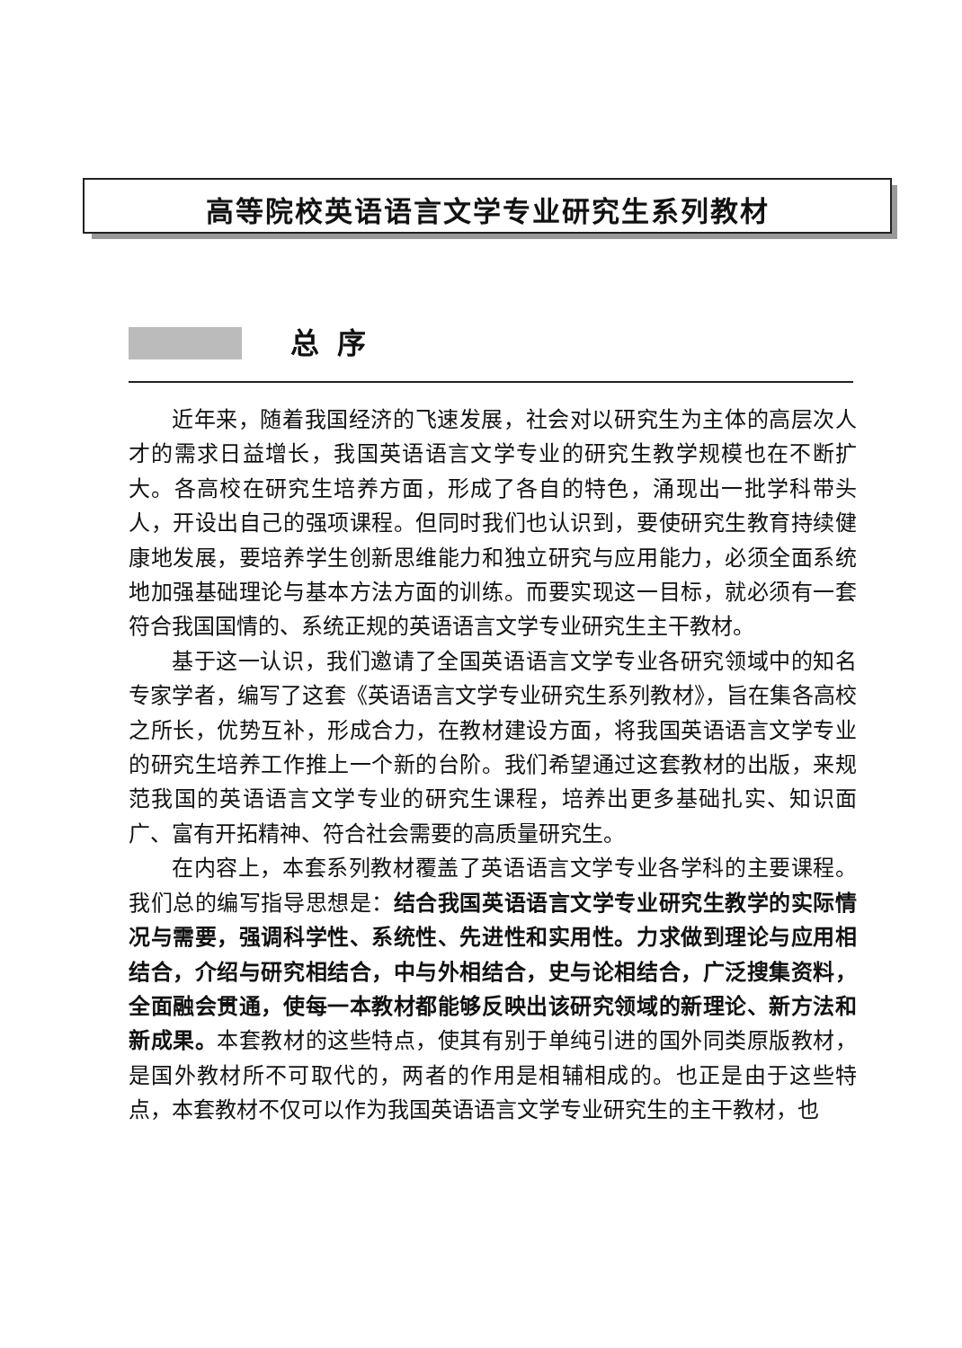高等院校英语语言文学专业研究生系列教材
总序
近年来，随着我国经济的飞速发展，社会对以研究生为主体的高层次人才的需求日益增长，我国英语语言文学专业的研究生教学规模也在不断扩大。各高校在研究生培养方面，形成了各自的特色，涌现出一批学科带头人，开设出自己的强项课程。但同时我们也认识到，要使研究生教育持续健康地发展，要培养学生创新思维能力和独立研究与应用能力，必须全面系统地加强基础理论与基本方法方面的训练。而要实现这一目标，就必须有一套符合我国国情的、系统正规的英语语言文学专业研究生主干教材。
基于这一认识，我们邀请了全国英语语言文学专业各研究领域中的知名专家学者，编写了这套《英语语言文学专业研究生系列教材》，旨在集各高校之所长，优势互补，形成合力，在教材建设方面，将我国英语语言文学专业的研究生培养工作推上一个新的台阶。我们希望通过这套教材的出版，来规范我国的英语语言文学专业的研究生课程，培养出更多基础扎实、知识面广、富有开拓精神、符合社会需要的高质量研究生。
在内容上，本套系列教材覆盖了英语语言文学专业各学科的主要课程。我们总的编写指导思想是：结合我国英语语言文学专业研究生教学的实际情况与需要，强调科学性、系统性、先进性和实用性。力求做到理论与应用相结合，介绍与研究相结合，中与外相结合，史与论相结合，广泛搜集资料，全面融会贯通，使每一本教材都能够反映出该研究领域的新理论、新方法和新成果。本套教材的这些特点，使其有别于单纯引进的国外同类原版教材，是国外教材所不可取代的，两者的作用是相辅相成的。也正是由于这些特点，本套教材不仅可以作为我国英语语言文学专业研究生的主干教材，也